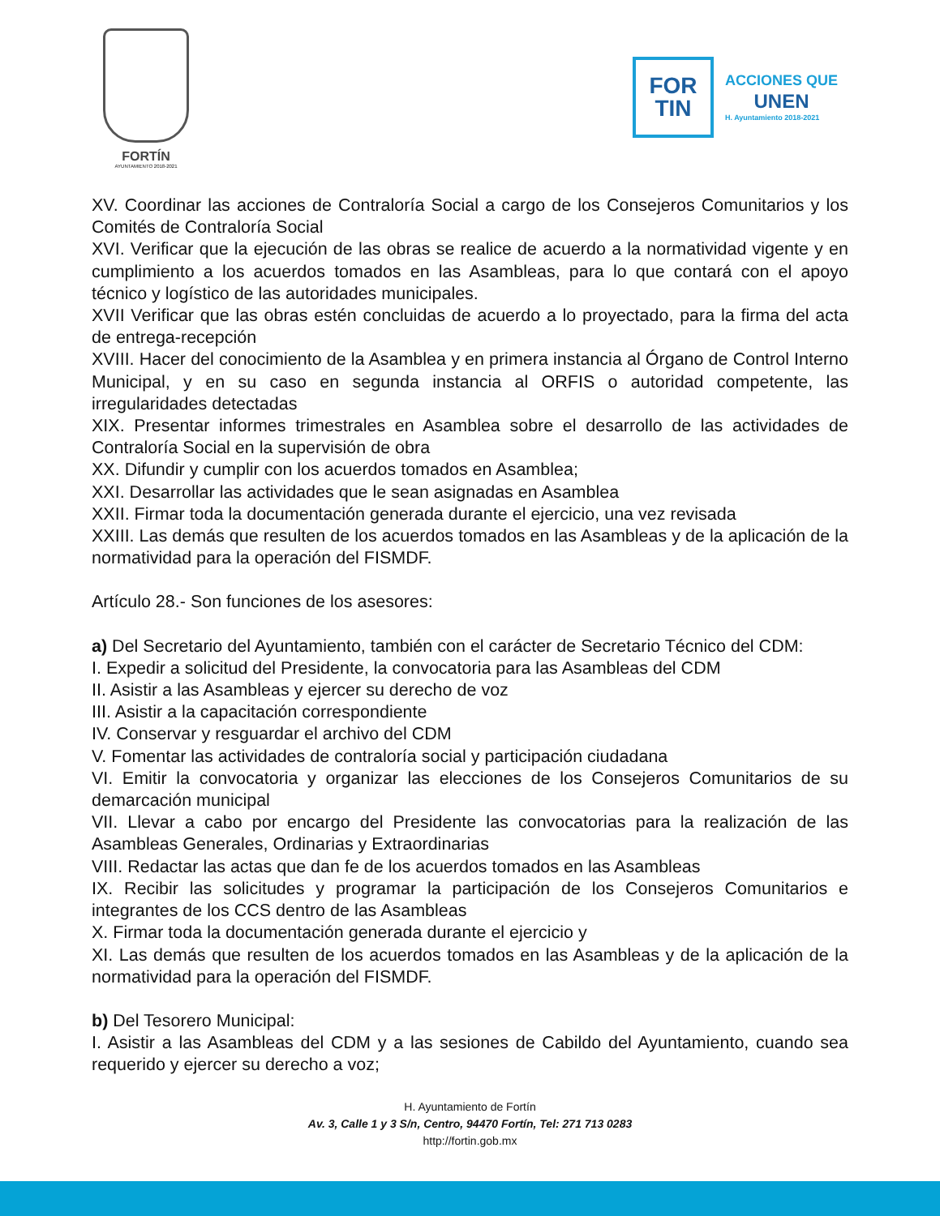FORTÍN
AYUNTAMIENTO 2018-2021
FOR
TIN
ACCIONES QUE
UNEN
H. Ayuntamiento 2018-2021
XV. Coordinar las acciones de Contraloría Social a cargo de los Consejeros Comunitarios y los Comités de Contraloría Social
XVI. Verificar que la ejecución de las obras se realice de acuerdo a la normatividad vigente y en cumplimiento a los acuerdos tomados en las Asambleas, para lo que contará con el apoyo técnico y logístico de las autoridades municipales.
XVII Verificar que las obras estén concluidas de acuerdo a lo proyectado, para la firma del acta de entrega-recepción
XVIII. Hacer del conocimiento de la Asamblea y en primera instancia al Órgano de Control Interno Municipal, y en su caso en segunda instancia al ORFIS o autoridad competente, las irregularidades detectadas
XIX. Presentar informes trimestrales en Asamblea sobre el desarrollo de las actividades de Contraloría Social en la supervisión de obra
XX. Difundir y cumplir con los acuerdos tomados en Asamblea;
XXI. Desarrollar las actividades que le sean asignadas en Asamblea
XXII. Firmar toda la documentación generada durante el ejercicio, una vez revisada
XXIII. Las demás que resulten de los acuerdos tomados en las Asambleas y de la aplicación de la normatividad para la operación del FISMDF.
Artículo 28.- Son funciones de los asesores:
a) Del Secretario del Ayuntamiento, también con el carácter de Secretario Técnico del CDM:
I. Expedir a solicitud del Presidente, la convocatoria para las Asambleas del CDM
II. Asistir a las Asambleas y ejercer su derecho de voz
III. Asistir a la capacitación correspondiente
IV. Conservar y resguardar el archivo del CDM
V. Fomentar las actividades de contraloría social y participación ciudadana
VI. Emitir la convocatoria y organizar las elecciones de los Consejeros Comunitarios de su demarcación municipal
VII. Llevar a cabo por encargo del Presidente las convocatorias para la realización de las Asambleas Generales, Ordinarias y Extraordinarias
VIII. Redactar las actas que dan fe de los acuerdos tomados en las Asambleas
IX. Recibir las solicitudes y programar la participación de los Consejeros Comunitarios e integrantes de los CCS dentro de las Asambleas
X. Firmar toda la documentación generada durante el ejercicio y
XI. Las demás que resulten de los acuerdos tomados en las Asambleas y de la aplicación de la normatividad para la operación del FISMDF.
b) Del Tesorero Municipal:
I. Asistir a las Asambleas del CDM y a las sesiones de Cabildo del Ayuntamiento, cuando sea requerido y ejercer su derecho a voz;
H. Ayuntamiento de Fortín
Av. 3, Calle 1 y 3 S/n, Centro, 94470 Fortín, Tel: 271 713 0283
http://fortin.gob.mx